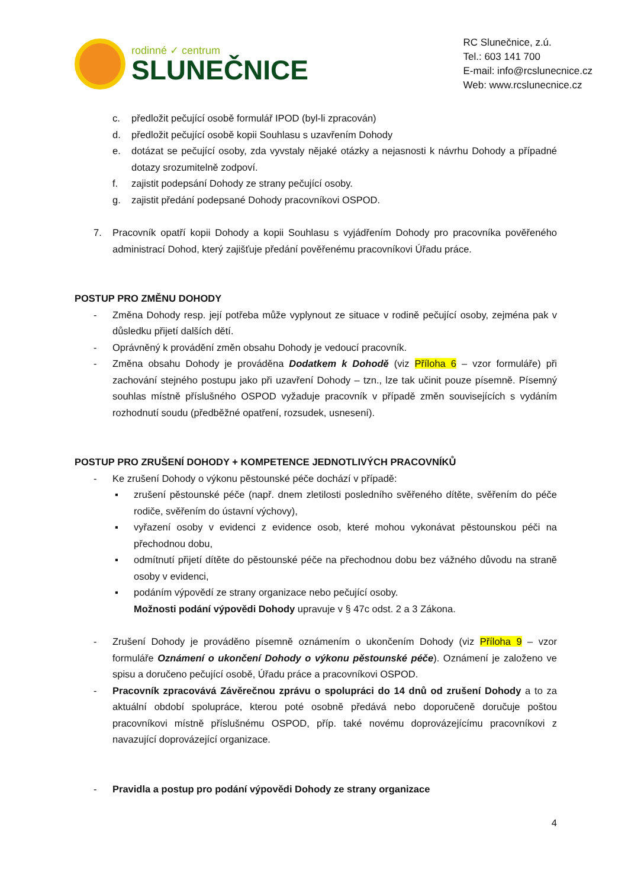rodinné ✓ centrum
SLUNEČNICE
RC Slunečnice, z.ú.
Tel.: 603 141 700
E-mail: info@rcslunecnice.cz
Web: www.rcslunecnice.cz
c. předložit pečující osobě formulář IPOD (byl-li zpracován)
d. předložit pečující osobě kopii Souhlasu s uzavřením Dohody
e. dotázat se pečující osoby, zda vyvstaly nějaké otázky a nejasnosti k návrhu Dohody a případné dotazy srozumitelně zodpoví.
f. zajistit podepsání Dohody ze strany pečující osoby.
g. zajistit předání podepsané Dohody pracovníkovi OSPOD.
7. Pracovník opatří kopii Dohody a kopii Souhlasu s vyjádřením Dohody pro pracovníka pověřeného administrací Dohod, který zajišťuje předání pověřenému pracovníkovi Úřadu práce.
POSTUP PRO ZMĚNU DOHODY
- Změna Dohody resp. její potřeba může vyplynout ze situace v rodině pečující osoby, zejména pak v důsledku přijetí dalších dětí.
- Oprávněný k provádění změn obsahu Dohody je vedoucí pracovník.
- Změna obsahu Dohody je prováděna Dodatkem k Dohodě (viz Příloha 6 – vzor formuláře) při zachování stejného postupu jako při uzavření Dohody – tzn., lze tak učinit pouze písemně. Písemný souhlas místně příslušného OSPOD vyžaduje pracovník v případě změn souvisejících s vydáním rozhodnutí soudu (předběžné opatření, rozsudek, usnesení).
POSTUP PRO ZRUŠENÍ DOHODY + KOMPETENCE JEDNOTLIVÝCH PRACOVNÍKŮ
- Ke zrušení Dohody o výkonu pěstounské péče dochází v případě:
▪ zrušení pěstounské péče (např. dnem zletilosti posledního svěřeného dítěte, svěřením do péče rodiče, svěřením do ústavní výchovy),
▪ vyřazení osoby v evidenci z evidence osob, které mohou vykonávat pěstounskou péči na přechodnou dobu,
▪ odmítnutí přijetí dítěte do pěstounské péče na přechodnou dobu bez vážného důvodu na straně osoby v evidenci,
▪ podáním výpovědí ze strany organizace nebo pečující osoby.
Možnosti podání výpovědi Dohody upravuje v § 47c odst. 2 a 3 Zákona.
- Zrušení Dohody je prováděno písemně oznámením o ukončením Dohody (viz Příloha 9 – vzor formuláře Oznámení o ukončení Dohody o výkonu pěstounské péče). Oznámení je založeno ve spisu a doručeno pečující osobě, Úřadu práce a pracovníkovi OSPOD.
- Pracovník zpracovává Závěrečnou zprávu o spolupráci do 14 dnů od zrušení Dohody a to za aktuální období spolupráce, kterou poté osobně předává nebo doporučeně doručuje poštou pracovníkovi místně příslušnému OSPOD, příp. také novému doprovázejícímu pracovníkovi z navazující doprovázející organizace.
- Pravidla a postup pro podání výpovědi Dohody ze strany organizace
4